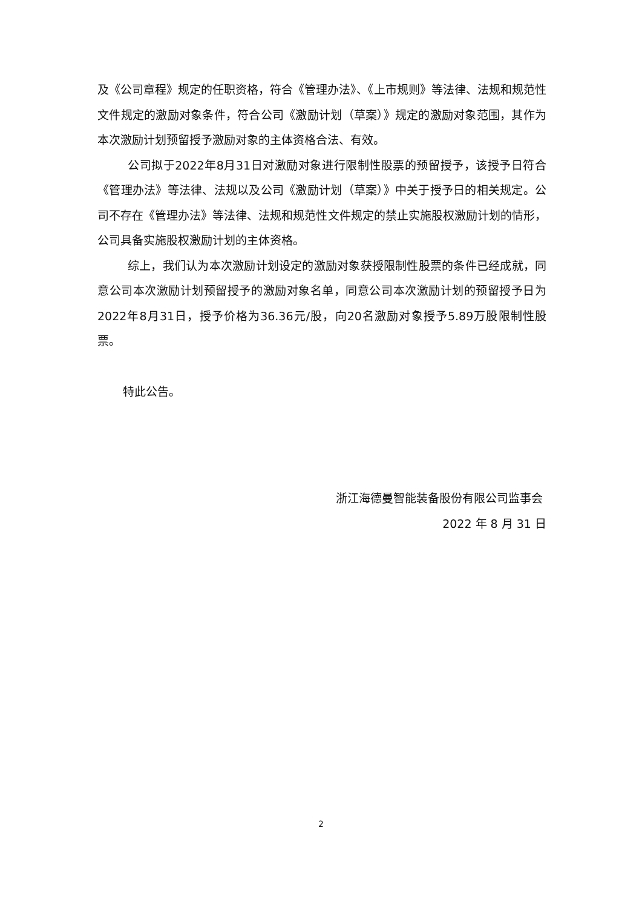及《公司章程》规定的任职资格，符合《管理办法》、《上市规则》等法律、法规和规范性文件规定的激励对象条件，符合公司《激励计划（草案）》规定的激励对象范围，其作为本次激励计划预留授予激励对象的主体资格合法、有效。
公司拟于2022年8月31日对激励对象进行限制性股票的预留授予，该授予日符合《管理办法》等法律、法规以及公司《激励计划（草案）》中关于授予日的相关规定。公司不存在《管理办法》等法律、法规和规范性文件规定的禁止实施股权激励计划的情形，公司具备实施股权激励计划的主体资格。
综上，我们认为本次激励计划设定的激励对象获授限制性股票的条件已经成就，同意公司本次激励计划预留授予的激励对象名单，同意公司本次激励计划的预留授予日为2022年8月31日，授予价格为36.36元/股，向20名激励对象授予5.89万股限制性股票。
特此公告。
浙江海德曼智能装备股份有限公司监事会
2022 年 8 月 31 日
2